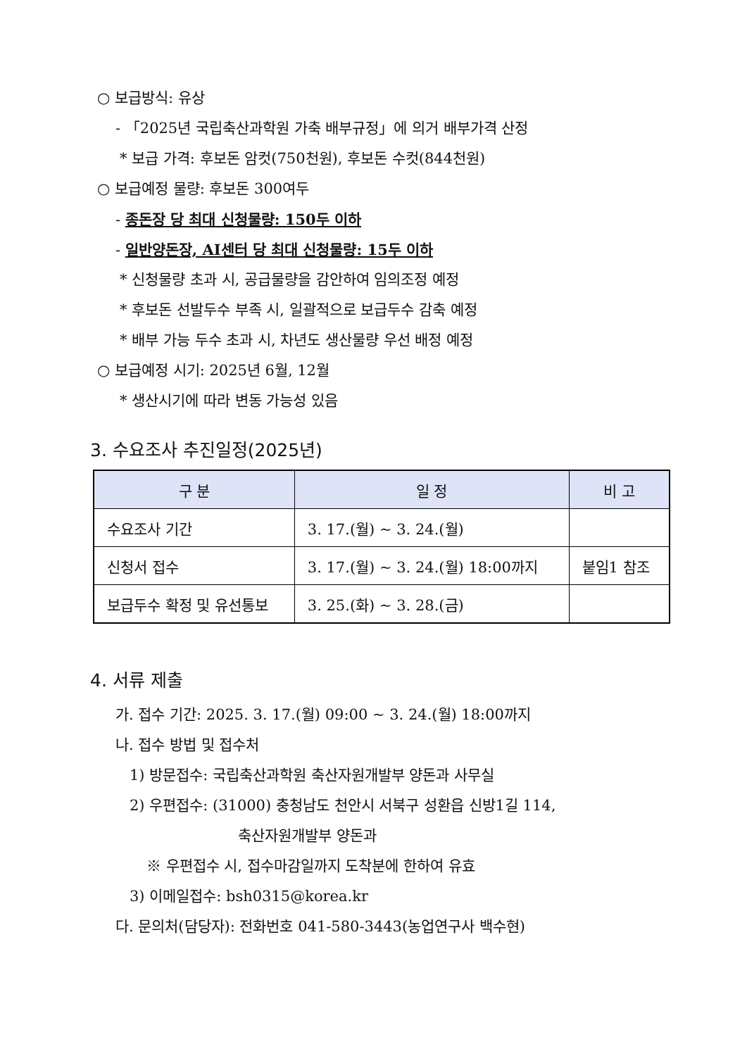○ 보급방식: 유상
- 「2025년 국립축산과학원 가축 배부규정」에 의거 배부가격 산정
* 보급 가격: 후보돈 암컷(750천원), 후보돈 수컷(844천원)
○ 보급예정 물량: 후보돈 300여두
- 종돈장 당 최대 신청물량: 150두 이하
- 일반양돈장, AI센터 당 최대 신청물량: 15두 이하
* 신청물량 초과 시, 공급물량을 감안하여 임의조정 예정
* 후보돈 선발두수 부족 시, 일괄적으로 보급두수 감축 예정
* 배부 가능 두수 초과 시, 차년도 생산물량 우선 배정 예정
○ 보급예정 시기: 2025년 6월, 12월
* 생산시기에 따라 변동 가능성 있음
3. 수요조사 추진일정(2025년)
| 구 분 | 일 정 | 비 고 |
| --- | --- | --- |
| 수요조사 기간 | 3. 17.(월) ~ 3. 24.(월) | |
| 신청서 접수 | 3. 17.(월) ~ 3. 24.(월) 18:00까지 | 붙임1 참조 |
| 보급두수 확정 및 유선통보 | 3. 25.(화) ~ 3. 28.(금) | |
4. 서류 제출
가. 접수 기간: 2025. 3. 17.(월) 09:00 ~ 3. 24.(월) 18:00까지
나. 접수 방법 및 접수처
1) 방문접수: 국립축산과학원 축산자원개발부 양돈과 사무실
2) 우편접수: (31000) 충청남도 천안시 서북구 성환읍 신방1길 114,
축산자원개발부 양돈과
※ 우편접수 시, 접수마감일까지 도착분에 한하여 유효
3) 이메일접수: bsh0315@korea.kr
다. 문의처(담당자): 전화번호 041-580-3443(농업연구사 백수현)